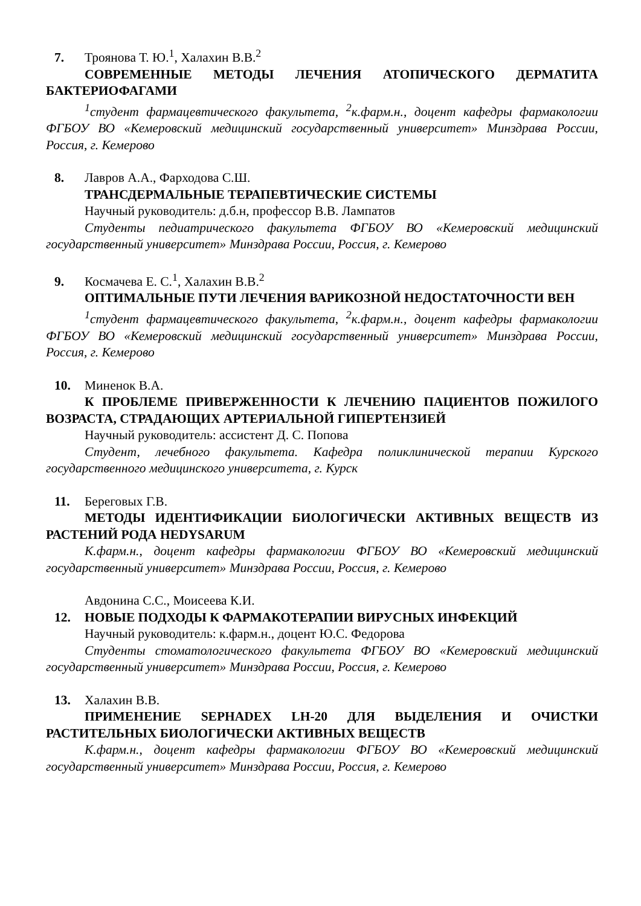7. Троянова Т. Ю.<sup>1</sup>, Халахин В.В.<sup>2</sup>
СОВРЕМЕННЫЕ МЕТОДЫ ЛЕЧЕНИЯ АТОПИЧЕСКОГО ДЕРМАТИТА БАКТЕРИОФАГАМИ
<sup>1</sup> студент фармацевтического факультета, <sup>2</sup>к.фарм.н., доцент кафедры фармакологии ФГБОУ ВО «Кемеровский медицинский государственный университет» Минздрава России, Россия, г. Кемерово
8. Лавров А.А., Фарходова С.Ш.
ТРАНСДЕРМАЛЬНЫЕ ТЕРАПЕВТИЧЕСКИЕ СИСТЕМЫ
Научный руководитель: д.б.н, профессор В.В. Лампатов
Студенты педиатрического факультета ФГБОУ ВО «Кемеровский медицинский государственный университет» Минздрава России, Россия, г. Кемерово
9. Космачева Е. С.<sup>1</sup>, Халахин В.В.<sup>2</sup>
ОПТИМАЛЬНЫЕ ПУТИ ЛЕЧЕНИЯ ВАРИКОЗНОЙ НЕДОСТАТОЧНОСТИ ВЕН
<sup>1</sup> студент фармацевтического факультета, <sup>2</sup>к.фарм.н., доцент кафедры фармакологии ФГБОУ ВО «Кемеровский медицинский государственный университет» Минздрава России, Россия, г. Кемерово
10. Миненок В.А.
К ПРОБЛЕМЕ ПРИВЕРЖЕННОСТИ К ЛЕЧЕНИЮ ПАЦИЕНТОВ ПОЖИЛОГО ВОЗРАСТА, СТРАДАЮЩИХ АРТЕРИАЛЬНОЙ ГИПЕРТЕНЗИЕЙ
Научный руководитель: ассистент Д. С. Попова
Студент, лечебного факультета. Кафедра поликлинической терапии Курского государственного медицинского университета, г. Курск
11. Береговых Г.В.
МЕТОДЫ ИДЕНТИФИКАЦИИ БИОЛОГИЧЕСКИ АКТИВНЫХ ВЕЩЕСТВ ИЗ РАСТЕНИЙ РОДА HEDYSARUM
К.фарм.н., доцент кафедры фармакологии ФГБОУ ВО «Кемеровский медицинский государственный университет» Минздрава России, Россия, г. Кемерово
Авдонина С.С., Моисеева К.И.
12. НОВЫЕ ПОДХОДЫ К ФАРМАКОТЕРАПИИ ВИРУСНЫХ ИНФЕКЦИЙ
Научный руководитель: к.фарм.н., доцент Ю.С. Федорова
Студенты стоматологического факультета ФГБОУ ВО «Кемеровский медицинский государственный университет» Минздрава России, Россия, г. Кемерово
13. Халахин В.В.
ПРИМЕНЕНИЕ SEPHADEX LH-20 ДЛЯ ВЫДЕЛЕНИЯ И ОЧИСТКИ РАСТИТЕЛЬНЫХ БИОЛОГИЧЕСКИ АКТИВНЫХ ВЕЩЕСТВ
К.фарм.н., доцент кафедры фармакологии ФГБОУ ВО «Кемеровский медицинский государственный университет» Минздрава России, Россия, г. Кемерово